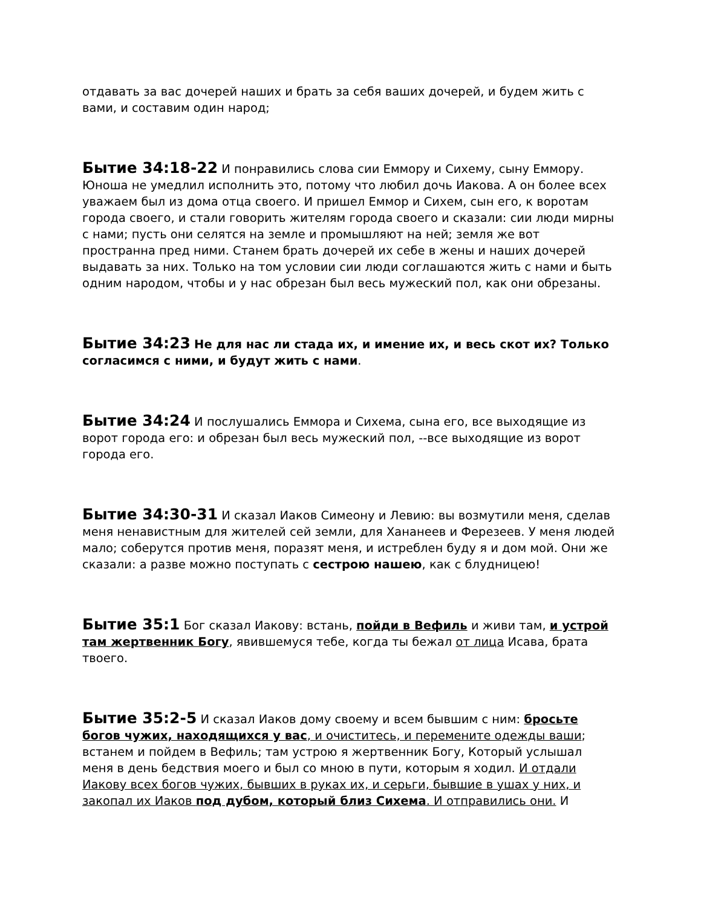отдавать за вас дочерей наших и брать за себя ваших дочерей, и будем жить с вами, и составим один народ;
Бытие 34:18-22 И понравились слова сии Еммору и Сихему, сыну Еммору. Юноша не умедлил исполнить это, потому что любил дочь Иакова. А он более всех уважаем был из дома отца своего. И пришел Еммор и Сихем, сын его, к воротам города своего, и стали говорить жителям города своего и сказали: сии люди мирны с нами; пусть они селятся на земле и промышляют на ней; земля же вот пространна пред ними. Станем брать дочерей их себе в жены и наших дочерей выдавать за них. Только на том условии сии люди соглашаются жить с нами и быть одним народом, чтобы и у нас обрезан был весь мужеский пол, как они обрезаны.
Бытие 34:23 Не для нас ли стада их, и имение их, и весь скот их? Только согласимся с ними, и будут жить с нами.
Бытие 34:24 И послушались Еммора и Сихема, сына его, все выходящие из ворот города его: и обрезан был весь мужеский пол, --все выходящие из ворот города его.
Бытие 34:30-31 И сказал Иаков Симеону и Левию: вы возмутили меня, сделав меня ненавистным для жителей сей земли, для Хананеев и Ферезеев. У меня людей мало; соберутся против меня, поразят меня, и истреблен буду я и дом мой. Они же сказали: а разве можно поступать с сестрою нашею, как с блудницею!
Бытие 35:1 Бог сказал Иакову: встань, пойди в Вефиль и живи там, и устрой там жертвенник Богу, явившемуся тебе, когда ты бежал от лица Исава, брата твоего.
Бытие 35:2-5 И сказал Иаков дому своему и всем бывшим с ним: бросьте богов чужих, находящихся у вас, и очиститесь, и перемените одежды ваши; встанем и пойдем в Вефиль; там устрою я жертвенник Богу, Который услышал меня в день бедствия моего и был со мною в пути, которым я ходил. И отдали Иакову всех богов чужих, бывших в руках их, и серьги, бывшие в ушах у них, и закопал их Иаков под дубом, который близ Сихема. И отправились они. И